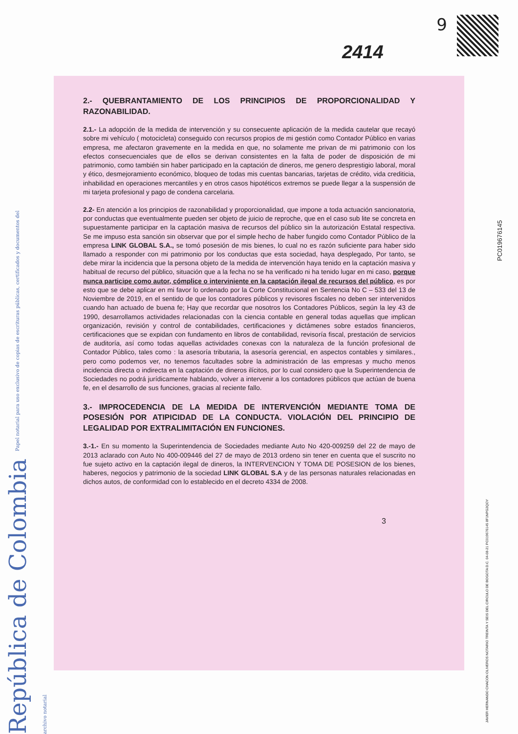9
2414
República de Colombia Papel notarial para uso exclusivo de copias de escrituras públicas, certificados y documentos del archivo notarial
2.- QUEBRANTAMIENTO DE LOS PRINCIPIOS DE PROPORCIONALIDAD Y RAZONABILIDAD.
2.1.- La adopción de la medida de intervención y su consecuente aplicación de la medida cautelar que recayó sobre mi vehículo ( motocicleta) conseguido con recursos propios de mi gestión como Contador Público en varias empresa, me afectaron gravemente en la medida en que, no solamente me privan de mi patrimonio con los efectos consecuenciales que de ellos se derivan consistentes en la falta de poder de disposición de mi patrimonio, como también sin haber participado en la captación de dineros, me genero desprestigio laboral, moral y ético, desmejoramiento económico, bloqueo de todas mis cuentas bancarias, tarjetas de crédito, vida crediticia, inhabilidad en operaciones mercantiles y en otros casos hipotéticos extremos se puede llegar a la suspensión de mi tarjeta profesional y pago de condena carcelaria.
2.2- En atención a los principios de razonabilidad y proporcionalidad, que impone a toda actuación sancionatoria, por conductas que eventualmente pueden ser objeto de juicio de reproche, que en el caso sub lite se concreta en supuestamente participar en la captación masiva de recursos del público sin la autorización Estatal respectiva. Se me impuso esta sanción sin observar que por el simple hecho de haber fungido como Contador Público de la empresa LINK GLOBAL S.A., se tomó posesión de mis bienes, lo cual no es razón suficiente para haber sido llamado a responder con mi patrimonio por los conductas que esta sociedad, haya desplegado, Por tanto, se debe mirar la incidencia que la persona objeto de la medida de intervención haya tenido en la captación masiva y habitual de recurso del público, situación que a la fecha no se ha verificado ni ha tenido lugar en mi caso, porque nunca participe como autor, cómplice o interviniente en la captación ilegal de recursos del público, es por esto que se debe aplicar en mi favor lo ordenado por la Corte Constitucional en Sentencia No C – 533 del 13 de Noviembre de 2019, en el sentido de que los contadores públicos y revisores fiscales no deben ser intervenidos cuando han actuado de buena fe; Hay que recordar que nosotros los Contadores Públicos, según la ley 43 de 1990, desarrollamos actividades relacionadas con la ciencia contable en general todas aquellas que implican organización, revisión y control de contabilidades, certificaciones y dictámenes sobre estados financieros, certificaciones que se expidan con fundamento en libros de contabilidad, revisoría fiscal, prestación de servicios de auditoría, así como todas aquellas actividades conexas con la naturaleza de la función profesional de Contador Público, tales como : la asesoría tributaria, la asesoría gerencial, en aspectos contables y similares., pero como podemos ver, no tenemos facultades sobre la administración de las empresas y mucho menos incidencia directa o indirecta en la captación de dineros ilícitos, por lo cual considero que la Superintendencia de Sociedades no podrá jurídicamente hablando, volver a intervenir a los contadores públicos que actúan de buena fe, en el desarrollo de sus funciones, gracias al reciente fallo.
3.- IMPROCEDENCIA DE LA MEDIDA DE INTERVENCIÓN MEDIANTE TOMA DE POSESIÓN POR ATIPICIDAD DE LA CONDUCTA. VIOLACIÓN DEL PRINCIPIO DE LEGALIDAD POR EXTRALIMITACIÓN EN FUNCIONES.
3.-1.- En su momento la Superintendencia de Sociedades mediante Auto No 420-009259 del 22 de mayo de 2013 aclarado con Auto No 400-009446 del 27 de mayo de 2013 ordeno sin tener en cuenta que el suscrito no fue sujeto activo en la captación ilegal de dineros, la INTERVENCION Y TOMA DE POSESION de los bienes, haberes, negocios y patrimonio de la sociedad LINK GLOBAL S.A y de las personas naturales relacionadas en dichos autos, de conformidad con lo establecido en el decreto 4334 de 2008.
3
PC019676145
JAVIER HERNANDO CHACON OLIVEROS NOTARIO TREINTA Y SEIS DEL CIRCULO DE BOGOTA D.C. 04-08-21 PC019676145 8F1NPG2QOY